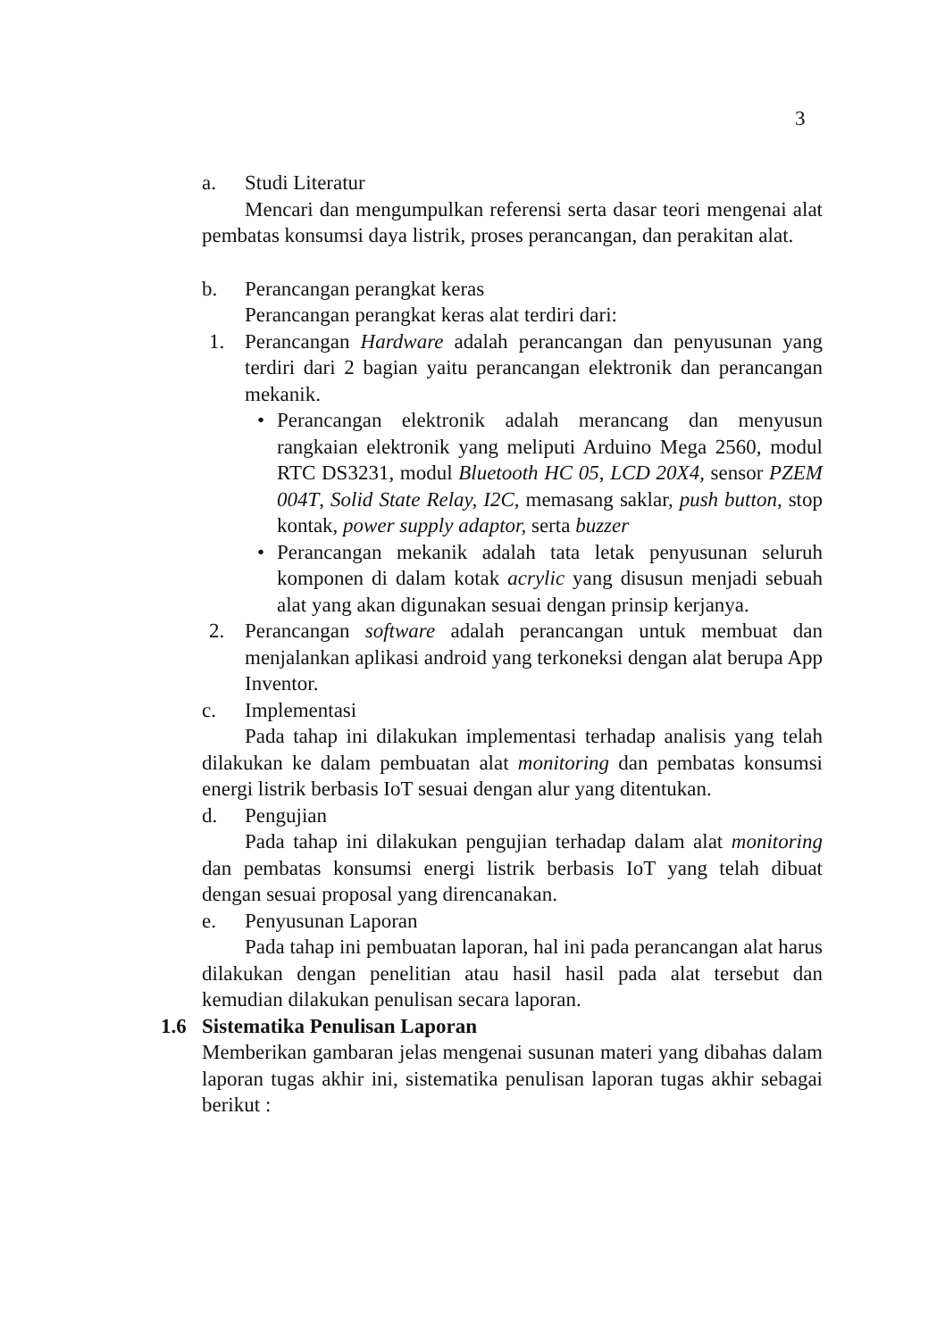3
a. Studi Literatur
Mencari dan mengumpulkan referensi serta dasar teori mengenai alat pembatas konsumsi daya listrik, proses perancangan, dan perakitan alat.
b. Perancangan perangkat keras
Perancangan perangkat keras alat terdiri dari:
1. Perancangan Hardware adalah perancangan dan penyusunan yang terdiri dari 2 bagian yaitu perancangan elektronik dan perancangan mekanik.
• Perancangan elektronik adalah merancang dan menyusun rangkaian elektronik yang meliputi Arduino Mega 2560, modul RTC DS3231, modul Bluetooth HC 05, LCD 20X4, sensor PZEM 004T, Solid State Relay, I2C, memasang saklar, push button, stop kontak, power supply adaptor, serta buzzer
• Perancangan mekanik adalah tata letak penyusunan seluruh komponen di dalam kotak acrylic yang disusun menjadi sebuah alat yang akan digunakan sesuai dengan prinsip kerjanya.
2. Perancangan software adalah perancangan untuk membuat dan menjalankan aplikasi android yang terkoneksi dengan alat berupa App Inventor.
c. Implementasi
Pada tahap ini dilakukan implementasi terhadap analisis yang telah dilakukan ke dalam pembuatan alat monitoring dan pembatas konsumsi energi listrik berbasis IoT sesuai dengan alur yang ditentukan.
d. Pengujian
Pada tahap ini dilakukan pengujian terhadap dalam alat monitoring dan pembatas konsumsi energi listrik berbasis IoT yang telah dibuat dengan sesuai proposal yang direncanakan.
e. Penyusunan Laporan
Pada tahap ini pembuatan laporan, hal ini pada perancangan alat harus dilakukan dengan penelitian atau hasil hasil pada alat tersebut dan kemudian dilakukan penulisan secara laporan.
1.6 Sistematika Penulisan Laporan
Memberikan gambaran jelas mengenai susunan materi yang dibahas dalam laporan tugas akhir ini, sistematika penulisan laporan tugas akhir sebagai berikut :